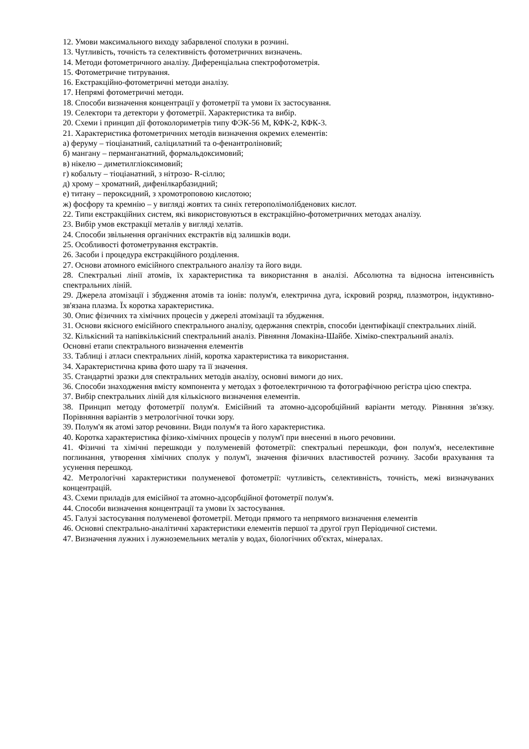12. Умови максимального виходу забарвленої сполуки в розчині.
13. Чутливість, точність та селективність фотометричних визначень.
14. Методи фотометричного аналізу. Диференціальна спектрофотометрія.
15. Фотометричне титрування.
16. Екстракційно-фотометричні методи аналізу.
17. Непрямі фотометричні методи.
18. Способи визначення концентрації у фотометрії та умови їх застосування.
19. Селектори та детектори у фотометрії. Характеристика та вибір.
20. Схеми і принцип дії фотоколориметрів типу ФЭК-56 М, КФК-2, КФК-3.
21. Характеристика фотометричних методів визначення окремих елементів:
а) феруму – тіоціанатний, саліцилатний та о-фенантроліновий;
б) мангану – перманганатний, формальдоксимовий;
в) нікелю – диметилгліоксимовий;
г) кобальту – тіоціанатний, з нітрозо- R-сіллю;
д) хрому – хроматний, дифенілкарбазидний;
е) титану – пероксидний, з хромотроповою кислотою;
ж) фосфору та кремнію – у вигляді жовтих та синіх гетерополімолібденових кислот.
22. Типи екстракційних систем, які використовуються в екстракційно-фотометричних методах аналізу.
23. Вибір умов екстракції металів у вигляді хелатів.
24. Способи звільнення органічних екстрактів від залишків води.
25. Особливості фотометрування екстрактів.
26. Засоби і процедура екстракційного розділення.
27. Основи атомного емісійного спектрального аналізу та його види.
28. Спектральні лінії атомів, їх характеристика та використання в аналізі. Абсолютна та відносна інтенсивність спектральних ліній.
29. Джерела атомізації і збудження атомів та іонів: полум'я, електрична дуга, іскровий розряд, плазмотрон, індуктивно-зв'язана плазма. Їх коротка характеристика.
30. Опис фізичних та хімічних процесів у джерелі атомізації та збудження.
31. Основи якісного емісійного спектрального аналізу, одержання спектрів, способи ідентифікації спектральних ліній.
32. Кількісний та напівкількісний спектральний аналіз. Рівняння Ломакіна-Шайбе. Хіміко-спектральний аналіз.
Основні етапи спектрального визначення елементів
33. Таблиці і атласи спектральних ліній, коротка характеристика та використання.
34. Характеристична крива фото шару та її значення.
35. Стандартні зразки для спектральних методів аналізу, основні вимоги до них.
36. Способи знаходження вмісту компонента у методах з фотоелектричною та фотографічною регістра цією спектра.
37. Вибір спектральних ліній для кількісного визначення елементів.
38. Принцип методу фотометрії полум'я. Емісійний та атомно-адсоробційний варіанти методу. Рівняння зв'язку. Порівняння варіантів з метрологічної точки зору.
39. Полум'я як атомі затор речовини. Види полум'я та його характеристика.
40. Коротка характеристика фізико-хімічних процесів у полум'ї при внесенні в нього речовини.
41. Фізичні та хімічні перешкоди у полуменевій фотометрії: спектральні перешкоди, фон полум'я, неселективне поглинання, утворення хімічних сполук у полум'ї, значення фізичних властивостей розчину. Засоби врахування та усунення перешкод.
42. Метрологічні характеристики полуменевої фотометрії: чутливість, селективність, точність, межі визначуваних концентрацій.
43. Схеми приладів для емісійної та атомно-адсорбційної фотометрії полум'я.
44. Способи визначення концентрації та умови їх застосування.
45. Галузі застосування полуменевої фотометрії. Методи прямого та непрямого визначення елементів
46. Основні спектрально-аналітичні характеристики елементів першої та другої груп Періодичної системи.
47. Визначення лужних і лужноземельних металів у водах, біологічних об'єктах, мінералах.